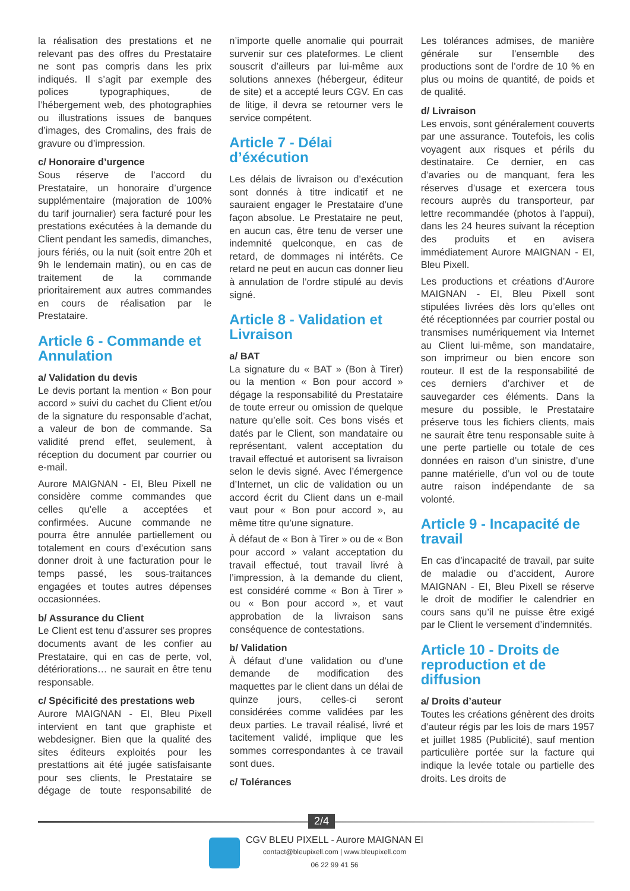la réalisation des prestations et ne relevant pas des offres du Prestataire ne sont pas compris dans les prix indiqués. Il s’agit par exemple des polices typographiques, de l’hébergement web, des photographies ou illustrations issues de banques d’images, des Cromalins, des frais de gravure ou d’impression.
c/ Honoraire d’urgence
Sous réserve de l’accord du Prestataire, un honoraire d’urgence supplémentaire (majoration de 100% du tarif journalier) sera facturé pour les prestations exécutées à la demande du Client pendant les samedis, dimanches, jours fériés, ou la nuit (soit entre 20h et 9h le lendemain matin), ou en cas de traitement de la commande prioritairement aux autres commandes en cours de réalisation par le Prestataire.
Article 6 - Commande et Annulation
a/ Validation du devis
Le devis portant la mention « Bon pour accord » suivi du cachet du Client et/ou de la signature du responsable d’achat, a valeur de bon de commande. Sa validité prend effet, seulement, à réception du document par courrier ou e-mail.
Aurore MAIGNAN - EI, Bleu Pixell ne considère comme commandes que celles qu’elle a acceptées et confirmées. Aucune commande ne pourra être annulée partiellement ou totalement en cours d’exécution sans donner droit à une facturation pour le temps passé, les sous-traitances engagées et toutes autres dépenses occasionnées.
b/ Assurance du Client
Le Client est tenu d’assurer ses propres documents avant de les confier au Prestataire, qui en cas de perte, vol, détériorations… ne saurait en être tenu responsable.
c/ Spécificité des prestations web
Aurore MAIGNAN - EI, Bleu Pixell intervient en tant que graphiste et webdesigner. Bien que la qualité des sites éditeurs exploités pour les prestattions ait été jugée satisfaisante pour ses clients, le Prestataire se dégage de toute responsabilité de n’importe quelle anomalie qui pourrait survenir sur ces plateformes. Le client souscrit d’ailleurs par lui-même aux solutions annexes (hébergeur, éditeur de site) et a accepté leurs CGV. En cas de litige, il devra se retourner vers le service compétent.
Article 7 - Délai d’éxécution
Les délais de livraison ou d’exécution sont donnés à titre indicatif et ne sauraient engager le Prestataire d’une façon absolue. Le Prestataire ne peut, en aucun cas, être tenu de verser une indemnité quelconque, en cas de retard, de dommages ni intérêts. Ce retard ne peut en aucun cas donner lieu à annulation de l’ordre stipulé au devis signé.
Article 8 - Validation et Livraison
a/ BAT
La signature du « BAT » (Bon à Tirer) ou la mention « Bon pour accord » dégage la responsabilité du Prestataire de toute erreur ou omission de quelque nature qu’elle soit. Ces bons visés et datés par le Client, son mandataire ou représentant, valent acceptation du travail effectué et autorisent sa livraison selon le devis signé. Avec l’émergence d’Internet, un clic de validation ou un accord écrit du Client dans un e-mail vaut pour « Bon pour accord », au même titre qu’une signature.
À défaut de « Bon à Tirer » ou de « Bon pour accord » valant acceptation du travail effectué, tout travail livré à l’impression, à la demande du client, est considéré comme « Bon à Tirer » ou « Bon pour accord », et vaut approbation de la livraison sans conséquence de contestations.
b/ Validation
À défaut d’une validation ou d’une demande de modification des maquettes par le client dans un délai de quinze jours, celles-ci seront considérées comme validées par les deux parties. Le travail réalisé, livré et tacitement validé, implique que les sommes correspondantes à ce travail sont dues.
c/ Tolérances
Les tolérances admises, de manière générale sur l’ensemble des productions sont de l’ordre de 10 % en plus ou moins de quantité, de poids et de qualité.
d/ Livraison
Les envois, sont généralement couverts par une assurance. Toutefois, les colis voyagent aux risques et périls du destinataire. Ce dernier, en cas d’avaries ou de manquant, fera les réserves d’usage et exercera tous recours auprès du transporteur, par lettre recommandée (photos à l’appui), dans les 24 heures suivant la réception des produits et en avisera immédiatement Aurore MAIGNAN - EI, Bleu Pixell.
Les productions et créations d’Aurore MAIGNAN - EI, Bleu Pixell sont stipulées livrées dès lors qu’elles ont été réceptionnées par courrier postal ou transmises numériquement via Internet au Client lui-même, son mandataire, son imprimeur ou bien encore son routeur. Il est de la responsabilité de ces derniers d’archiver et de sauvegarder ces éléments. Dans la mesure du possible, le Prestataire préserve tous les fichiers clients, mais ne saurait être tenu responsable suite à une perte partielle ou totale de ces données en raison d’un sinistre, d’une panne matérielle, d’un vol ou de toute autre raison indépendante de sa volonté.
Article 9 - Incapacité de travail
En cas d’incapacité de travail, par suite de maladie ou d’accident, Aurore MAIGNAN - EI, Bleu Pixell se réserve le droit de modifier le calendrier en cours sans qu’il ne puisse être exigé par le Client le versement d’indemnités.
Article 10 - Droits de reproduction et de diffusion
a/ Droits d’auteur
Toutes les créations génèrent des droits d’auteur régis par les lois de mars 1957 et juillet 1985 (Publicité), sauf mention particulière portée sur la facture qui indique la levée totale ou partielle des droits. Les droits de
2/4
CGV BLEU PIXELL - Aurore MAIGNAN EI
contact@bleupixell.com | www.bleupixell.com
06 22 99 41 56